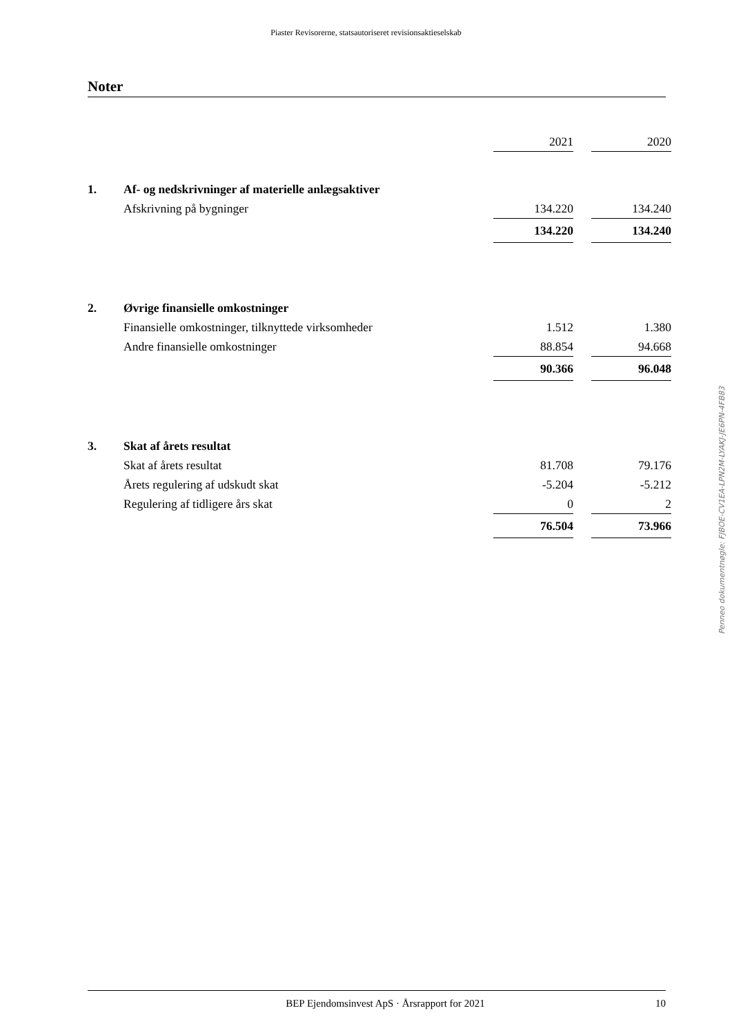Piaster Revisorerne, statsautoriseret revisionsaktieselskab
Noter
| | | 2021 | | 2020 |
| 1. | Af- og nedskrivninger af materielle anlægsaktiver | | | |
| | Afskrivning på bygninger | 134.220 | | 134.240 |
| | | 134.220 | | 134.240 |
| 2. | Øvrige finansielle omkostninger | | | |
| | Finansielle omkostninger, tilknyttede virksomheder | 1.512 | | 1.380 |
| | Andre finansielle omkostninger | 88.854 | | 94.668 |
| | | 90.366 | | 96.048 |
| 3. | Skat af årets resultat | | | |
| | Skat af årets resultat | 81.708 | | 79.176 |
| | Årets regulering af udskudt skat | -5.204 | | -5.212 |
| | Regulering af tidligere års skat | 0 | | 2 |
| | | 76.504 | | 73.966 |
Penneo dokumentnøgle: FJBOE-CV1EA-LPN2M-LYAKJ-JE6PN-4FB83
BEP Ejendomsinvest ApS · Årsrapport for 2021 10